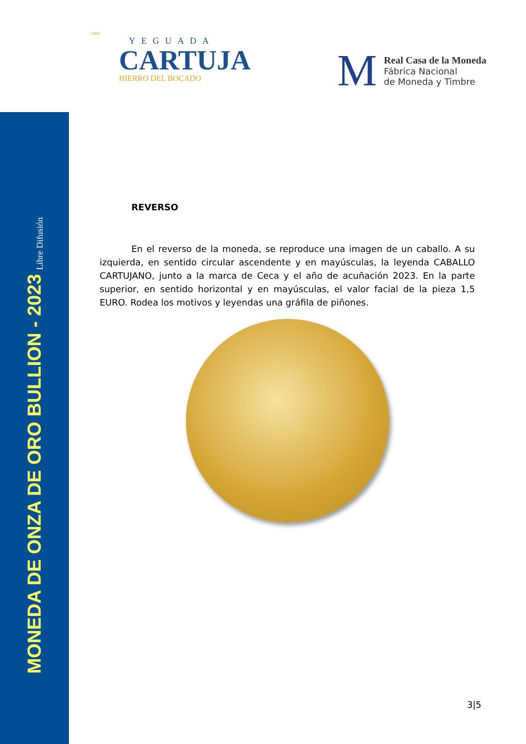MONEDA DE ONZA DE ORO BULLION - 2023 Libre Difusión
1484
YEGUADA
CARTUJA
HIERRO DEL BOCADO
M
Real Casa de la Moneda
Fábrica Nacional
de Moneda y Timbre
REVERSO
En el reverso de la moneda, se reproduce una imagen de un caballo. A su izquierda, en sentido circular ascendente y en mayúsculas, la leyenda CABALLO CARTUJANO, junto a la marca de Ceca y el año de acuñación 2023. En la parte superior, en sentido horizontal y en mayúsculas, el valor facial de la pieza 1,5 EURO. Rodea los motivos y leyendas una gráfila de piñones.
3|5